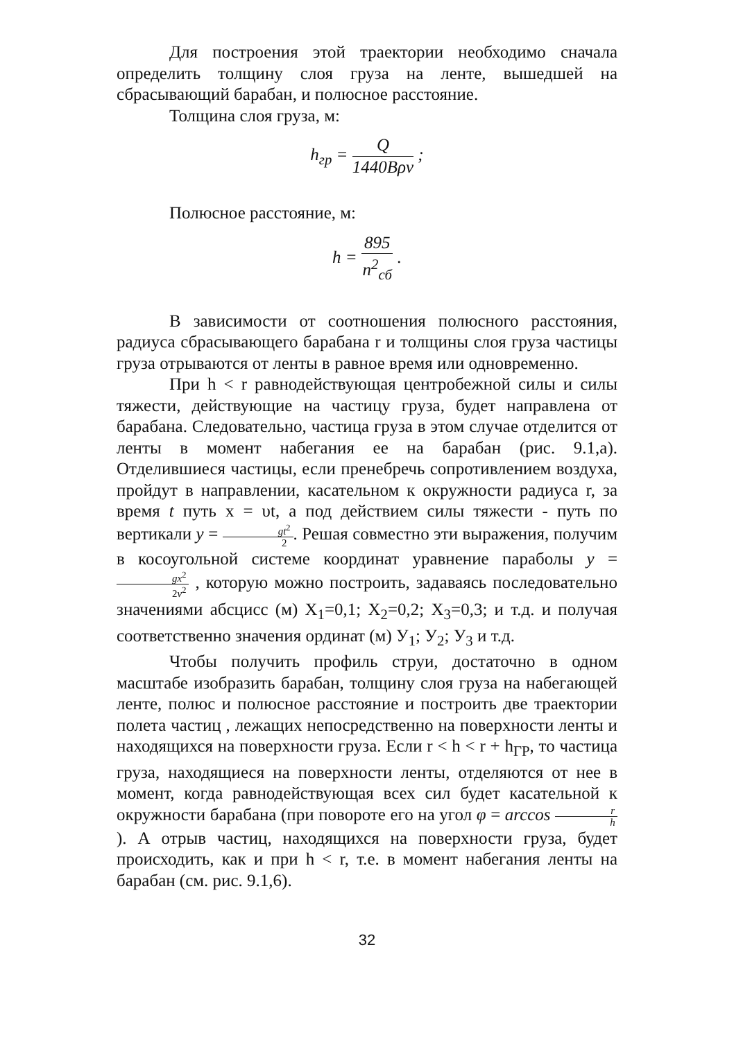Для построения этой траектории необходимо сначала определить толщину слоя груза на ленте, вышедшей на сбрасывающий барабан, и полюсное расстояние.
Толщина слоя груза, м:
h<sub>гр</sub> = Q 1440Bρv ;
Полюсное расстояние, м:
h = 895 n<sup>2</sup><sub>сб</sub> .
В зависимости от соотношения полюсного расстояния, радиуса сбрасывающего барабана r и толщины слоя груза частицы груза отрываются от ленты в равное время или одновременно.
При h < r равнодействующая центробежной силы и силы тяжести, действующие на частицу груза, будет направлена от барабана. Следовательно, частица груза в этом случае отделится от ленты в момент набегания ее на барабан (рис. 9.1,а). Отделившиеся частицы, если пренебречь сопротивлением воздуха, пройдут в направлении, касательном к окружности радиуса r, за время t путь x = υt, а под действием силы тяжести - путь по вертикали y = gt<sup>2</sup> 2. Решая совместно эти выражения, получим в косоугольной системе координат уравнение параболы y = gx<sup>2</sup> 2v<sup>2</sup> , которую можно построить, задаваясь последовательно значениями абсцисс (м) Х<sub>1</sub>=0,1; Х<sub>2</sub>=0,2; Х<sub>3</sub>=0,3; и т.д. и получая соответственно значения ординат (м) У<sub>1</sub>; У<sub>2</sub>; У<sub>3</sub> и т.д.
Чтобы получить профиль струи, достаточно в одном масштабе изобразить барабан, толщину слоя груза на набегающей ленте, полюс и полюсное расстояние и построить две траектории полета частиц , лежащих непосредственно на поверхности ленты и находящихся на поверхности груза. Если r < h < r + h<sub>ГР</sub>, то частица груза, находящиеся на поверхности ленты, отделяются от нее в момент, когда равнодействующая всех сил будет касательной к окружности барабана (при повороте его на угол φ = arccos r h). А отрыв частиц, находящихся на поверхности груза, будет происходить, как и при h < r, т.е. в момент набегания ленты на барабан (см. рис. 9.1,6).
32